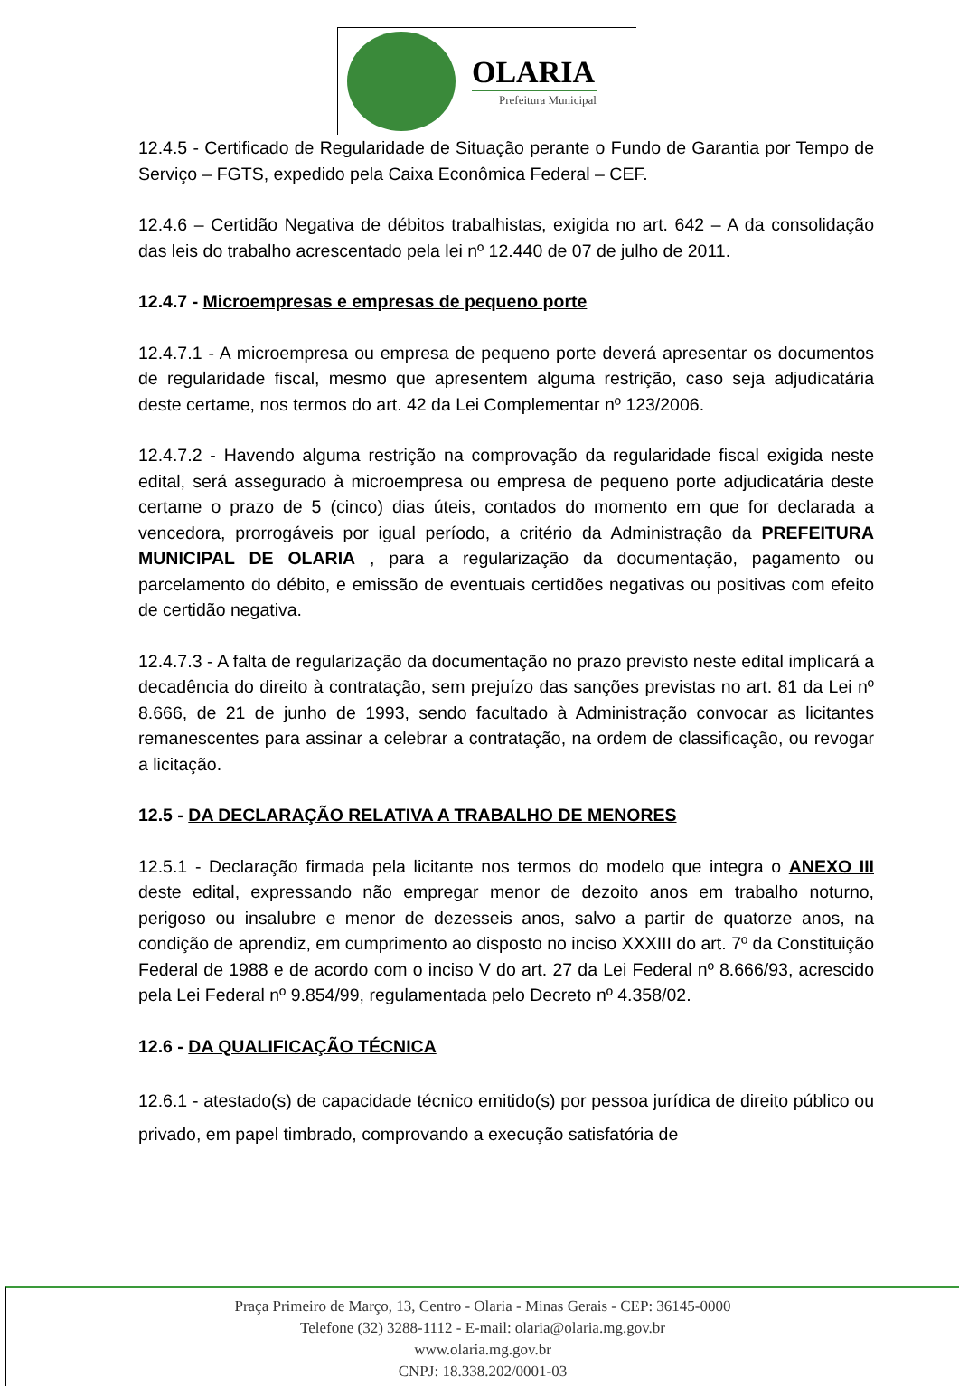OLARIA
Prefeitura Municipal
12.4.5 - Certificado de Regularidade de Situação perante o Fundo de Garantia por Tempo de Serviço – FGTS, expedido pela Caixa Econômica Federal – CEF.
12.4.6 – Certidão Negativa de débitos trabalhistas, exigida no art. 642 – A da consolidação das leis do trabalho acrescentado pela lei nº 12.440 de 07 de julho de 2011.
12.4.7 - Microempresas e empresas de pequeno porte
12.4.7.1 - A microempresa ou empresa de pequeno porte deverá apresentar os documentos de regularidade fiscal, mesmo que apresentem alguma restrição, caso seja adjudicatária deste certame, nos termos do art. 42 da Lei Complementar nº 123/2006.
12.4.7.2 - Havendo alguma restrição na comprovação da regularidade fiscal exigida neste edital, será assegurado à microempresa ou empresa de pequeno porte adjudicatária deste certame o prazo de 5 (cinco) dias úteis, contados do momento em que for declarada a vencedora, prorrogáveis por igual período, a critério da Administração da PREFEITURA MUNICIPAL DE OLARIA , para a regularização da documentação, pagamento ou parcelamento do débito, e emissão de eventuais certidões negativas ou positivas com efeito de certidão negativa.
12.4.7.3 - A falta de regularização da documentação no prazo previsto neste edital implicará a decadência do direito à contratação, sem prejuízo das sanções previstas no art. 81 da Lei nº 8.666, de 21 de junho de 1993, sendo facultado à Administração convocar as licitantes remanescentes para assinar a celebrar a contratação, na ordem de classificação, ou revogar a licitação.
12.5 - DA DECLARAÇÃO RELATIVA A TRABALHO DE MENORES
12.5.1 - Declaração firmada pela licitante nos termos do modelo que integra o ANEXO III deste edital, expressando não empregar menor de dezoito anos em trabalho noturno, perigoso ou insalubre e menor de dezesseis anos, salvo a partir de quatorze anos, na condição de aprendiz, em cumprimento ao disposto no inciso XXXIII do art. 7º da Constituição Federal de 1988 e de acordo com o inciso V do art. 27 da Lei Federal nº 8.666/93, acrescido pela Lei Federal nº 9.854/99, regulamentada pelo Decreto nº 4.358/02.
12.6 - DA QUALIFICAÇÃO TÉCNICA
12.6.1 - atestado(s) de capacidade técnico emitido(s) por pessoa jurídica de direito público ou privado, em papel timbrado, comprovando a execução satisfatória de
Praça Primeiro de Março, 13, Centro - Olaria - Minas Gerais - CEP: 36145-0000
Telefone (32) 3288-1112 - E-mail: olaria@olaria.mg.gov.br
www.olaria.mg.gov.br
CNPJ: 18.338.202/0001-03